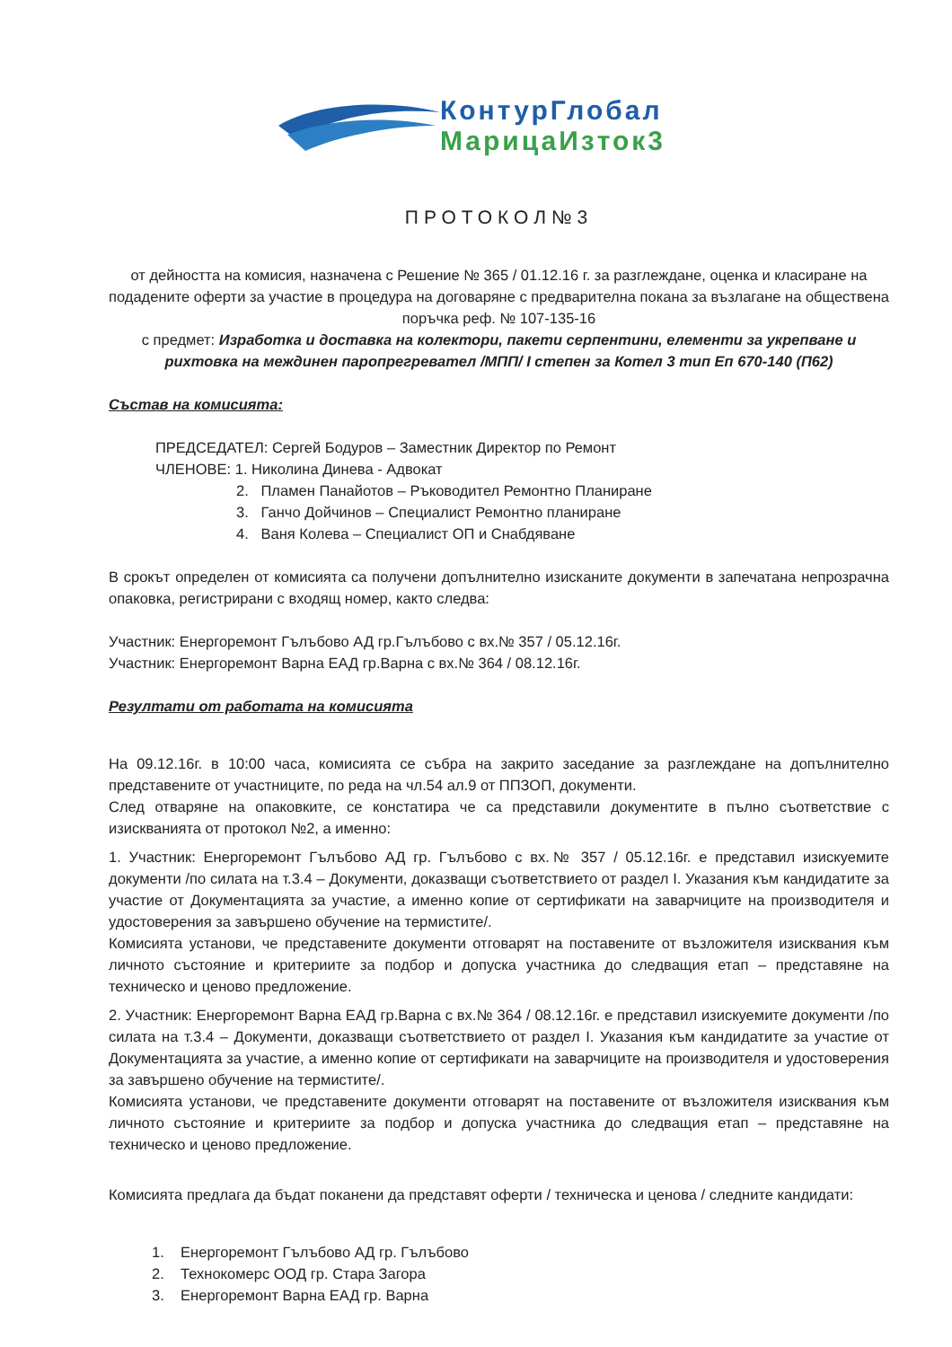КонтурГлобал
МарицаИзток3
ПРОТОКОЛ№3
от дейността на комисия, назначена с Решение № 365 / 01.12.16 г. за разглеждане, оценка и класиране на подадените оферти за участие в процедура на договаряне с предварителна покана за възлагане на обществена поръчка реф. № 107-135-16
с предмет: Изработка и доставка на колектори, пакети серпентини, елементи за укрепване и рихтовка на междинен паропрегревател /МПП/ I степен за Котел 3 тип Еп 670-140 (П62)
Състав на комисията:
ПРЕДСЕДАТЕЛ: Сергей Бодуров – Заместник Директор по Ремонт
ЧЛЕНОВЕ: 1. Николина Динева - Адвокат
2. Пламен Панайотов – Ръководител Ремонтно Планиране
3. Ганчо Дойчинов – Специалист Ремонтно планиране
4. Ваня Колева – Специалист ОП и Снабдяване
В срокът определен от комисията са получени допълнително изисканите документи в запечатана непрозрачна опаковка, регистрирани с входящ номер, както следва:
Участник: Енергоремонт Гълъбово АД гр.Гълъбово с вх.№ 357 / 05.12.16г.
Участник: Енергоремонт Варна ЕАД гр.Варна с вх.№ 364 / 08.12.16г.
Резултати от работата на комисията
На 09.12.16г. в 10:00 часа, комисията се събра на закрито заседание за разглеждане на допълнително представените от участниците, по реда на чл.54 ал.9 от ППЗОП, документи.
След отваряне на опаковките, се констатира че са представили документите в пълно съответствие с изискванията от протокол №2, а именно:
1. Участник: Енергоремонт Гълъбово АД гр. Гълъбово с вх.№ 357 / 05.12.16г. е представил изискуемите документи /по силата на т.3.4 – Документи, доказващи съответствието от раздел I. Указания към кандидатите за участие от Документацията за участие, а именно копие от сертификати на заварчиците на производителя и удостоверения за завършено обучение на термистите/.
Комисията установи, че представените документи отговарят на поставените от възложителя изисквания към личното състояние и критериите за подбор и допуска участника до следващия етап – представяне на техническо и ценово предложение.
2. Участник: Енергоремонт Варна ЕАД гр.Варна с вх.№ 364 / 08.12.16г. е представил изискуемите документи /по силата на т.3.4 – Документи, доказващи съответствието от раздел I. Указания към кандидатите за участие от Документацията за участие, а именно копие от сертификати на заварчиците на производителя и удостоверения за завършено обучение на термистите/.
Комисията установи, че представените документи отговарят на поставените от възложителя изисквания към личното състояние и критериите за подбор и допуска участника до следващия етап – представяне на техническо и ценово предложение.
Комисията предлага да бъдат поканени да представят оферти / техническа и ценова / следните кандидати:
1. Енергоремонт Гълъбово АД гр. Гълъбово
2. Технокомерс ООД гр. Стара Загора
3. Енергоремонт Варна ЕАД гр. Варна